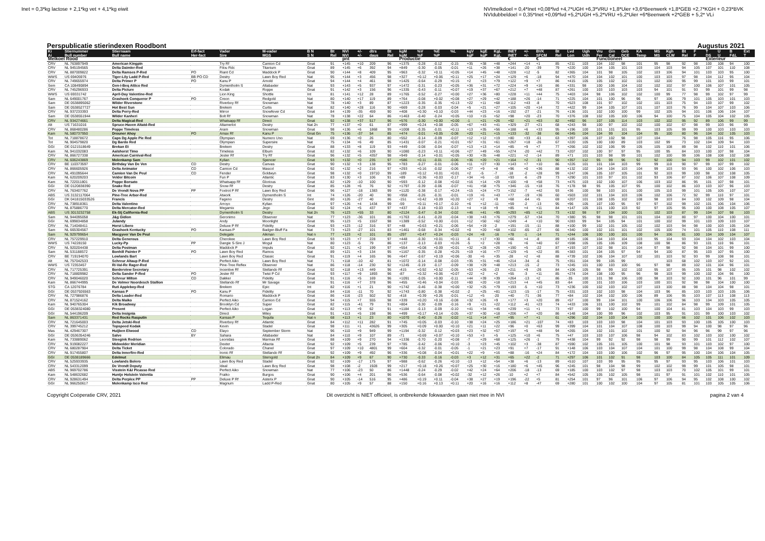Inet = 0,3*kg lactose + 2,1*kg vet + 4,1*kg eiwit
NVImelkdoel = 0,4*Inet +0,08*lvd +4,7*UGH +6,3*VRU +1,8*Uier +3,6*Beenwerk +1,8*GEB +2,7*KGH + 0,23*BVK
NVIdubbeldoel = 0,35*Inet +0,09*lvd +5,2*UGH +5,2*VRU +5,2*Uier +6*Beenwerk +2*GEB + 5,2* VLi
Perspublicatie stierindexen Roodbont
Augustus 2021
| Ki | Stiernummer | Stiernaam | Erf-fact | Vader | M-vader | B N | Bt | NVI | +/- | dtrs | Bt | kgM | %V | %E | %L | kgV | kgE | KgL | INET | +/- | BVK | Bt | Lvd | Ugh | Vru | Gin | Geb | KA | MS | Kgh | Bt | F | T | U | B | Ext |
| --- | --- | --- | --- | --- | --- | --- | --- | --- | --- | --- | --- | --- | --- | --- | --- | --- | --- | --- | --- | --- | --- | --- | --- | --- | --- | --- | --- | --- | --- | --- | --- | --- | --- | --- | --- | --- |
| Ai | Bull number | Bull name | Her-fact | Sire | MGS | S N | Rel | NVI | +/- | daus | Rel | kgM | %F | %P | | kgF | kgP | KgL | INET | +/- | SFCM | Rel | Lon | Udh | Fer | Cal | DCE | Temp | MS | CLW | Rel | F | DS | U | F&L | T |
| Melkoel Rood | | | | | | | | pnt | | | | Productie | | | | | | | € | | € | | | | Functioneel | | | | | | | | Exterieur | | | |
| CRV | NL 763897949 | American Kingpin | | Try Rf | Camion Cd | Gnat | 91 | +145 | +10 | 209 | 96 | +1375 | -0.28 | -0.12 | -0.15 | +35 | +38 | +48 | +244 | +14 | +1 | 85 | +211 | 103 | 104 | 102 | 98 | 101 | 95 | 98 | 92 | 98 | 100 | 108 | 94 | 100 |
| CRV | NL 945194565 | Delta Daimler-Red | | Filou Rdc | Titanium | Gnat | 89 | +145 | +6 | 392 | 94 | +849 | -0.30 | -0.05 | -0.01 | +11 | +26 | +38 | +141 | -20 | -39 | 79 | +220 | 100 | 104 | 105 | 101 | 103 | 104 | 103 | 94 | 105 | 107 | 101 | 110 | 108 |
| CRV | NL 887009822 | Delta Ramses P-Red | PO | Riant Cd | Maddock P | Gnat | 90 | +144 | +8 | 409 | 95 | +963 | -0.32 | +0.11 | +0.05 | +14 | +45 | +48 | +228 | +12 | -5 | 82 | +365 | 104 | 101 | 98 | 105 | 102 | 103 | 106 | 94 | 101 | 103 | 103 | 95 | 100 |
| WWS | US 69405976 | Tiger-Lily Ladd P-Red | BB PO CD | Destry | Lawn Boy Red | Nat | 95 | +144 | +3 | 456 | 98 | +327 | +0.12 | +0.06 | +0.11 | +25 | +17 | +24 | +129 | +6 | -18 | 94 | +470 | 104 | 104 | 102 | 101 | 100 | 103 | 103 | 97 | 98 | 104 | 112 | 95 | 104 |
| CRV | NL 749655974 | Delta Primer P | PO | Kanu P | Arnold | Gnat | 94 | +144 | +4 | 461 | 98 | +1425 | -0.64 | -0.29 | +0.15 | +2 | +23 | +79 | +122 | +9 | +7 | 86 | +415 | 105 | 105 | 102 | 102 | 101 | 102 | 100 | 95 | 99 | 101 | 103 | 99 | 101 |
| Sem | CA 108490894 | Gen-I-Beq Attico Red | | Dymentholm S | Altabaxter | Nat | 93 | +143 | +5 | 937 | 97 | +1472 | -0.31 | -0.23 | +0.05 | +36 | +31 | +72 | +224 | +9 | +16 | 86 | +331 | 98 | 100 | 106 | 104 | 102 | 102 | 102 | 97 | 100 | 106 | 107 | 101 | 105 |
| CRV | NL 745296933 | Delta Picture | | Kodak | Roppe | Gnat | 91 | +142 | +3 | 156 | 96 | +1335 | -0.43 | -0.11 | +0.07 | +19 | +37 | +67 | +212 | +7 | +48 | 87 | +261 | 100 | 103 | 103 | 103 | 103 | 94 | 101 | 91 | 93 | 99 | 101 | 99 | 98 |
| WWS | US 69331742 | April-Day Valentine-Red | | Lion King | Shottle | Int | 81 | +141 | +12 | 28 | 89 | +1765 | -0.52 | -0.27 | +0.00 | +27 | +36 | +80 | +228 | +11 | +44 | 75 | +403 | 104 | 98 | 106 | 102 | 102 | 100 | 99 | 77 | 98 | 99 | 102 | 97 | 99 |
| Sam | NL 649001767 | Grashoek Conqueror P | PO | Creon | Redgold | Nat | 80 | +140 | +17 | 119 | 89 | +764 | -0.08 | +0.02 | +0.08 | +27 | +29 | +42 | +188 | +26 | -14 | 71 | +225 | 104 | 101 | 100 | 96 | 96 | 97 | 106 | 79 | 101 | 105 | 103 | 101 | 103 |
| Sam | DE 0538895062 | Wilder Riverstone | | Riverboy Rf | Snowman | Nat | 78 | +140 | +3 | 89 | 87 | +1223 | -0.35 | -0.35 | +0.13 | +22 | +11 | +68 | +112 | +43 | -8 | 70 | +523 | 108 | 101 | 97 | 102 | 102 | 101 | 103 | 75 | 94 | 103 | 107 | 99 | 102 |
| Sam | DE 0538527727 | Hot Best Sun | | Brekem | Curtis | Nat | 82 | +140 | +28 | 116 | 90 | +669 | -0.28 | -0.03 | -0.04 | +5 | +21 | +27 | +105 | +20 | +14 | 72 | +422 | 99 | 104 | 105 | 107 | 101 | 107 | 103 | 76 | 99 | 104 | 107 | 103 | 106 |
| CRV | NL 937233393 | Delta Perry-Red | | Mirror | Snowfever Cd | Gnat | 84 | +139 | -35 | 459 | 90 | +408 | +0.30 | +0.10 | -0.03 | +44 | +23 | +16 | +192 | -27 | -21 | 76 | +136 | 101 | 102 | 100 | 100 | 99 | 102 | 105 | 94 | 101 | 106 | 106 | 104 | 107 |
| Sam | DE 0538551944 | Wilder Kanheri | | Bolt Rf | Snowman | Nat | 78 | +138 | +22 | 64 | 86 | +1463 | -0.40 | -0.24 | +0.05 | +10 | +15 | +52 | +98 | +20 | -23 | 70 | +376 | 108 | 102 | 105 | 100 | 106 | 94 | 100 | 75 | 104 | 105 | 104 | 102 | 105 |
| CRV | NL 934274661 | Delta Magical-Red | | Whatsapp Rf | Direct | Gnat | 92 | +138 | +37 | 517 | 96 | +576 | -0.30 | +0.00 | +0.00 | -1 | +21 | +26 | +92 | +21 | +63 | 82 | +492 | 96 | 107 | 105 | 114 | 103 | 102 | 102 | 95 | 92 | 89 | 106 | 99 | 99 |
| Alt | US 71631016 | Spruce-Haven Altatd-Red | | Altamerlot | Destry | Nat 2n | 77 | +137 | +0 | 61 | 87 | +999 | +0.24 | +0.08 | -0.05 | +67 | +43 | +41 | +329 | -27 | +21 | 68 | +243 | 98 | 100 | 97 | 102 | 102 | 100 | 102 | 67 | 98 | 99 | 103 | 96 | 99 |
| CRV | NL 868480286 | Poppe Timeless | | Aram | Snowman | Gnat | 98 | +136 | +6 | 1868 | 99 | +1008 | -0.35 | -0.01 | +0.11 | +13 | +35 | +56 | +188 | +6 | +33 | 95 | +196 | 100 | 101 | 101 | 101 | 95 | 103 | 105 | 99 | 99 | 100 | 103 | 103 | 103 |
| Kam | NL 580737950 | Drouner Ahoy | PO | Amax Rf | Kanu P | Gnat Gn | 75 | +136 | -37 | 54 | 85 | +474 | -0.01 | +0.05 | -0.08 | +20 | +21 | +15 | +133 | -32 | -38 | 66 | +345 | 104 | 104 | 99 | 104 | 104 | 95 | 100 | 80 | 96 | 104 | 102 | 105 | 103 |
| Tot | NL 718878672 | Caps Dg Apple Pie Red | | Olympian | Numero Uno | Nat | 69 | +136 | +0 | 26 | 80 | +552 | -0.14 | -0.09 | -0.07 | +12 | +12 | +19 | +80 | +33 | -61 | 63 | +397 | 106 | 107 | 102 | 98 | 107 | 104 | | 76 | 98 | 105 | 116 | 95 | 106 |
| Tot | NL 904579820 | Dg Bardo Red | | Olympian | Supersire | Nat | 75 | +134 | +6 | 49 | 85 | +1431 | -0.07 | -0.21 | +0.01 | +57 | +31 | +61 | +267 | +18 | -26 | 67 | +220 | 105 | 100 | 100 | 89 | 103 | 102 | 99 | 73 | 102 | 104 | 109 | 94 | 103 |
| GGI | DE 0121518649 | Brekan Et | | Brekem | Destry | Gnat | 88 | +133 | +8 | 119 | 93 | +449 | -0.08 | -0.04 | -0.07 | +13 | +13 | +14 | +85 | +9 | +7 | 77 | +266 | 102 | 102 | 106 | 99 | 105 | 105 | 108 | 89 | 98 | 102 | 110 | 101 | 106 |
| Kam | NL 941032083 | Aalshorst Timo | | Timeless | Elburn | Gnat | 82 | +132 | +6 | 109 | 90 | +1080 | -0.23 | +0.11 | +0.06 | +27 | +49 | +55 | +274 | -20 | +42 | 73 | +207 | 102 | 100 | 97 | 97 | 95 | 100 | 95 | 84 | 103 | 100 | 107 | 98 | 104 |
| CRV | NL 866727338 | American Carnival-Red | | Jester Rf | Try Rf | Gnat | 96 | +132 | +5 | 4357 | 98 | +949 | -0.14 | +0.01 | +0.05 | +30 | +35 | +48 | +221 | +2 | -14 | 89 | +71 | 101 | 103 | 98 | 99 | 101 | 102 | 100 | 99 | 106 | 108 | 108 | 102 | 108 |
| CRV | NL 606243869 | Molenkamp Sam | | Kylian | Spencer | Gnat | 93 | +132 | +0 | 235 | 97 | +586 | +0.11 | -0.01 | -0.06 | +36 | +20 | +21 | +164 | +2 | -31 | 90 | +357 | 112 | 95 | 99 | 96 | 92 | 92 | 100 | 94 | 103 | 99 | 102 | 101 | 102 |
| CRV | BE 110373597 | Birthday Van De Ven | CD | Destry | Canvas | Gnat | 90 | +132 | +3 | 138 | 95 | +783 | -0.27 | -0.01 | -0.06 | +11 | +27 | +30 | +143 | +7 | +10 | 86 | +226 | 101 | 101 | 104 | 103 | 99 | 99 | 110 | 90 | 97 | 99 | 107 | 99 | 102 |
| CRV | NL 866605926 | Delta Animator | CD | Camion Cd | Mascol | Gnat | 92 | +132 | +2 | 216 | 97 | +293 | +0.16 | -0.02 | -0.06 | +27 | +9 | +8 | +96 | +0 | +36 | 88 | +132 | 102 | 104 | 104 | 103 | 104 | 99 | 103 | 93 | 96 | 100 | 102 | 106 | 103 |
| CRV | NL 491095644 | Camion Van De Peul | CD | Fender | Goldwyn | Gnat | 98 | +132 | +0 | 19710 | 99 | -189 | +0.12 | +0.01 | +0.01 | +2 | -5 | -7 | -18 | -2 | +28 | 99 | +247 | 106 | 105 | 107 | 105 | 101 | 92 | 103 | 99 | 100 | 98 | 102 | 108 | 105 |
| Kam | NL 620209203 | Velder Bitcoin | | Fun P | Atlantic | Gnat | 83 | +130 | +3 | 106 | 91 | +89 | +0.36 | +0.03 | -0.17 | +34 | +6 | -10 | +93 | -6 | -29 | 73 | +290 | 101 | 103 | 97 | 101 | 102 | 93 | 106 | 87 | 102 | 106 | 107 | 108 | 109 |
| Kam | NL 722011801 | Poppe Borsato | | Whatsapp Rf | Glorious | Gnat | 82 | +129 | -10 | 100 | 90 | +593 | -0.12 | -0.08 | +0.02 | +16 | +14 | +29 | +100 | +8 | +58 | 73 | +475 | 103 | 102 | 100 | 107 | 106 | 103 | 102 | 86 | 95 | 101 | 107 | 98 | 101 |
| GGI | DE 0120838390 | Snake Red | | Snow Rf | Destry | Gnat | 85 | +128 | +6 | 76 | 92 | +1797 | -0.39 | -0.06 | -0.07 | +41 | +58 | +75 | +346 | -15 | +18 | 76 | +178 | 98 | 95 | 105 | 107 | 95 | 100 | 102 | 86 | 103 | 103 | 107 | 96 | 103 |
| CRV | NL 763407762 | De Vrendt Nova PP | PP | Foxtrot P Rf | Lawn Boy Red | Gnat | 96 | +127 | -18 | 1383 | 99 | +1120 | -0.38 | -0.17 | +0.24 | +15 | +24 | +73 | +152 | -7 | +42 | 93 | +36 | 100 | 98 | 103 | 101 | 100 | 105 | 110 | 99 | 101 | 105 | 105 | 107 | 107 |
| ABS | US 3132117064 | Pine-Tree Arbor-Red | | Atwork | Dymentholm S | Int | 74 | +126 | -20 | 40 | 90 | +958 | -0.26 | -0.31 | -0.01 | +19 | +6 | +43 | +77 | -19 | +36 | 60 | +503 | 102 | 101 | 104 | 103 | 106 | 102 | 106 | 72 | 92 | 99 | 110 | 97 | 101 |
| GGI | DK 041815033526 | Francis | | Fageno | Destry | Gint | 80 | +126 | -27 | 40 | 86 | -151 | +0.42 | +0.09 | +0.20 | +27 | +2 | +9 | +68 | -64 | +5 | 69 | +207 | 101 | 108 | 105 | 102 | 108 | 98 | 103 | 84 | 100 | 102 | 109 | 98 | 104 |
| CRV | NL 738918361 | Delta Valentino | | Arroyo | Kylian | Gnat | 97 | +126 | +4 | 1434 | 99 | -59 | +0.11 | +0.17 | -0.10 | +6 | +12 | -11 | +59 | -2 | -13 | 95 | +96 | 105 | 107 | 100 | 95 | 97 | 97 | 102 | 99 | 102 | 101 | 106 | 104 | 106 |
| CRV | NL 875886770 | Delta Mercator-Red | | Megamix | Jego | Gnat | 92 | +124 | +5 | 437 | 97 | +437 | -0.18 | +0.03 | -0.13 | +4 | +18 | +9 | +85 | +4 | +11 | 84 | +147 | 105 | 101 | 100 | 103 | 92 | 97 | 105 | 95 | 100 | 100 | 108 | 105 | 107 |
| ABS | US 3013232758 | Ek-Stj California-Red | | Dymentholm S | Destry | Nat 2n | 76 | +123 | +55 | 33 | 80 | +2124 | -0.47 | -0.34 | -0.02 | +46 | +41 | +95 | +293 | +85 | +12 | 73 | +132 | 98 | 97 | 104 | 100 | 101 | 102 | 103 | 87 | 99 | 104 | 107 | 98 | 103 |
| Sam | NL 944095058 | J&g Gidion | | Geronimo | Observer | Nat | 77 | +123 | -36 | 101 | 86 | +1763 | -0.41 | -0.20 | -0.04 | +38 | +43 | +76 | +279 | -57 | +34 | 70 | +380 | 95 | 98 | 98 | 101 | 101 | 104 | 102 | 80 | 97 | 100 | 104 | 100 | 101 |
| GGI | NL 699834858 | Julandy | | Andy | Moonlight | Gnat | 95 | +123 | +5 | 1557 | 98 | +1389 | -0.52 | +0.00 | -0.01 | +12 | +50 | +62 | +249 | -4 | +10 | 90 | +283 | 99 | 94 | 105 | 94 | 101 | 100 | 102 | 99 | 101 | 103 | 109 | 103 | 107 |
| CRV | NL 714048411 | Horst Libero | | Deluxe P Rf | Fidelity | Gnat | 93 | +123 | -12 | 316 | 97 | +48 | +0.63 | +0.21 | -0.06 | +54 | +19 | -2 | +191 | -15 | -11 | 88 | +100 | 99 | 102 | 101 | 105 | 102 | 102 | 103 | 94 | 98 | 100 | 103 | 105 | 104 |
| Sam | NL 665304567 | Grashoek Kentucky | PO | Kansas P | Badger-Bluff Fa | Nat | 73 | +123 | -27 | 101 | 83 | +1461 | -0.68 | -0.34 | +0.02 | +0 | +20 | +68 | +102 | -65 | -27 | 66 | +340 | 100 | 102 | 101 | 101 | 102 | 105 | 100 | 74 | 101 | 105 | 110 | 108 | 111 |
| Sam | NL 929799654 | Macgyver Van De Peul | | Delegate | Aikman | Nat n | 77 | +123 | +2 | 101 | 85 | -297 | +0.47 | +0.24 | -0.03 | +24 | +8 | -16 | +78 | -1 | -14 | 71 | +244 | 106 | 100 | 100 | 101 | 100 | 94 | 106 | 81 | 100 | 104 | 109 | 104 | 107 |
| CRV | NL 757229910 | Delta Generous | | Cherokee | Lawn Boy Red | Gnat | 93 | +123 | +7 | 228 | 97 | +448 | -0.30 | +0.01 | +0.11 | -6 | +17 | +30 | +66 | +4 | -8 | 89 | +185 | 106 | 104 | 103 | 104 | 103 | 95 | 104 | 93 | 104 | 104 | 102 | 103 | 104 |
| WWS | US 74228150 | Lucky-Pp | PP | Dangie S-Sire J | Mogul | Nat | 80 | +123 | -5 | 79 | 86 | +137 | -0.13 | -0.03 | +0.26 | -5 | +2 | +28 | +6 | +6 | +40 | 67 | +598 | 105 | 105 | 106 | 109 | 108 | 100 | 98 | 86 | 93 | 101 | 110 | 96 | 101 |
| CRV | NL 920204438 | Delta Postman | | Maddock P | Impuls | Gnat | 92 | +121 | +2 | 199 | 97 | +554 | +0.08 | +0.09 | +0.01 | +32 | +28 | +26 | +190 | +5 | -22 | 87 | +193 | 107 | 102 | 98 | 101 | 104 | 97 | 98 | 92 | 98 | 104 | 101 | 99 | 100 |
| Sam | NL 531188572 | Bonhill Painter P | PO | Lawn Boy Red | Ramos | Nat | 89 | +121 | +3 | 134 | 95 | +1167 | -0.35 | -0.28 | +0.25 | +19 | +16 | +77 | +129 | +5 | +22 | 85 | +383 | 101 | 104 | 105 | 97 | 94 | 94 | 100 | 87 | 95 | 103 | 107 | 95 | 100 |
| CRV | BE 719194070 | Lowlands Bart | | Lawn Boy Red | Classic | Gnat | 91 | +119 | +4 | 165 | 96 | +647 | -0.67 | +0.19 | +0.06 | -30 | +6 | +35 | -28 | +2 | +8 | 88 | +739 | 102 | 106 | 104 | 107 | 102 | 101 | 103 | 92 | 93 | 99 | 108 | 98 | 101 |
| Alt | NL 757042533 | Schreur Altaup P-Red | | Perfect Aiko | Lawn Boy Red | Nat | 71 | +118 | -10 | 42 | 81 | +1072 | -0.14 | -0.08 | -0.03 | +35 | +31 | +46 | +214 | -34 | -6 | 75 | +351 | 104 | 99 | 105 | 99 | | | 103 | 68 | 102 | 103 | 107 | 92 | 101 |
| WWS | US 72353457 | Ri-Val-Re Rager-Red | | Pine-Tree Reflex | Observer | Nat | 86 | +118 | -14 | 230 | 92 | +1245 | -0.19 | -0.17 | -0.09 | +38 | +29 | +48 | +213 | -15 | -2 | 73 | +245 | 101 | 100 | 103 | 100 | 96 | 97 | 98 | 89 | 102 | 101 | 104 | 96 | 101 |
| CRV | NL 717725391 | Borderview Secretary | | Incentive Rf | Stellando Rf | Gnat | 92 | +118 | +13 | 449 | 96 | -415 | +0.92 | +0.52 | -0.05 | +53 | +26 | -23 | +211 | +9 | -26 | 84 | +106 | 105 | 98 | 99 | 102 | 102 | 95 | 107 | 95 | 105 | 101 | 98 | 102 | 102 |
| CRV | NL 718809982 | Delta Sander P-Red | PO | Jester Rf | Twist P Cd | Gnat | 93 | +117 | +9 | 1893 | 96 | -87 | +0.32 | +0.06 | +0.07 | +22 | +2 | +2 | +55 | -3 | +11 | 85 | +274 | 104 | 108 | 100 | 95 | 96 | 98 | 103 | 99 | 100 | 102 | 104 | 96 | 100 |
| CRV | NL 949046020 | Schreur Milton | CD | Dakker | Fidelity | Gnat | 91 | +116 | +5 | 169 | 96 | +1091 | -0.05 | +0.00 | -0.11 | +44 | +39 | +39 | +264 | -13 | +2 | 86 | -35 | 100 | 101 | 98 | 106 | 100 | 98 | 103 | 92 | 100 | 101 | 96 | 101 | 99 |
| Kam | NL 866744995 | De Volmer Noordesch Stallion | | Stellando Rf | Mr Savage | Gnat | 91 | +116 | +7 | 378 | 96 | +455 | +0.46 | +0.04 | -0.03 | +60 | +20 | +18 | +213 | +4 | +45 | 83 | -64 | 100 | 101 | 103 | 106 | 103 | 100 | 101 | 92 | 98 | 98 | 104 | 100 | 100 |
| STG | CA 12076784 | Ruti Appleboy-Red | | Brekem | Epic | Int | 82 | +116 | +1 | 21 | 90 | +1742 | -0.46 | -0.38 | +0.00 | +32 | +25 | +79 | +193 | -5 | +10 | 73 | +236 | 100 | 102 | 103 | 102 | 107 | 103 | 100 | 88 | 98 | 104 | 104 | 98 | 101 |
| GGI | DE 0537926563 | Kansas P | PO | Kanu P | Fidelity | Gnat | 84 | +116 | -11 | 70 | 92 | +1743 | -0.80 | -0.38 | +0.02 | -2 | +25 | +81 | +123 | -15 | -17 | 75 | +331 | 103 | 102 | 103 | 98 | 104 | 103 | 96 | 85 | 103 | 103 | 103 | 105 | 106 |
| CRV | NL 727986876 | Delta Loader-Red | | Romario | Maddock P | Gnat | 86 | +116 | -23 | 502 | 92 | -418 | +0.39 | +0.26 | -0.01 | +12 | +5 | -20 | +40 | -71 | -36 | 77 | +84 | 102 | 104 | 102 | 100 | 106 | 89 | 106 | 95 | 103 | 107 | 113 | 108 | 113 |
| CRV | NL 871524162 | Delta Maiko | | Perfect Aiko | Camion Cd | Gnat | 94 | +115 | +7 | 555 | 98 | +339 | +0.20 | +0.16 | -0.08 | +32 | +26 | +9 | +177 | +3 | +20 | 89 | +57 | 100 | 99 | 104 | 101 | 100 | 106 | 106 | 96 | 103 | 104 | 103 | 105 | 105 |
| Kam | NL 940765304 | Kik Broadway | | Brooklyn Cd | Super | Gnat | 82 | +115 | -41 | 79 | 91 | +804 | -0.30 | -0.09 | -0.16 | +9 | +21 | +22 | +112 | -41 | +23 | 74 | +433 | 106 | 101 | 100 | 102 | 99 | 101 | 102 | 84 | 98 | 99 | 109 | 101 | 105 |
| GGI | DE 0538324080 | Present | | Perfect Aiko | Logan | Gnat | 82 | +113 | +9 | 62 | 91 | +1184 | -0.13 | -0.09 | -0.10 | +41 | +34 | +45 | +239 | +11 | +1 | 73 | +97 | 100 | 99 | 102 | 100 | 94 | 100 | 104 | 81 | 103 | 104 | 103 | 99 | 103 |
| GGI | NL 544196209 | Delta Insignia | | Direct | Mitey | Gnat | 91 | +113 | +5 | 198 | 96 | +499 | +0.17 | +0.14 | -0.05 | +37 | +30 | +18 | +206 | +7 | +20 | 86 | +148 | 104 | 100 | 99 | 96 | 102 | 103 | 95 | 91 | 101 | 99 | 100 | 103 | 102 |
| Sam | NL 863371431 | Red Rocks Rasputin | | Kansas P | Tequila | Nat n | 68 | +113 | +1 | 23 | 80 | +1070 | -0.40 | -0.26 | -0.02 | +11 | +14 | +47 | +95 | +7 | +1 | 61 | +296 | 102 | 104 | 103 | 104 | 105 | 100 | 100 | 66 | 102 | 101 | 106 | 102 | 103 |
| CRV | NL 721645003 | Delta Jetski-Red | | Riverboy Rf | Atlantic | Gnat | 84 | +112 | +11 | 282 | 91 | +745 | +0.05 | -0.03 | -0.10 | +38 | +24 | +25 | +186 | +21 | -107 | 74 | +83 | 103 | 103 | 103 | 98 | 104 | 101 | 103 | 93 | 100 | 105 | 105 | 100 | 103 |
| CRV | NL 399745212 | Topspeed Kodak | | Kevin | Stadel | Gnat | 98 | +111 | +1 | 43626 | 99 | +305 | +0.09 | +0.00 | +0.10 | +21 | +11 | +22 | +96 | +0 | +63 | 99 | +399 | 104 | 101 | 104 | 107 | 108 | 100 | 103 | 99 | 94 | 100 | 98 | 97 | 96 |
| Mas | NL 429467307 | Huijben Elwood | CD | Elayo | September Storm | Nat | 96 | +110 | +9 | 949 | 99 | +1194 | -0.32 | -0.12 | +0.03 | +23 | +32 | +57 | +197 | +5 | +48 | 94 | +265 | 104 | 102 | 101 | 102 | 101 | 100 | 92 | 94 | 96 | 96 | 99 | 97 | 96 |
| GGI | DE 0536354246 | Salve | BY | Sahara | Altabaxter | Nat | 84 | +110 | +9 | 107 | 89 | -71 | +0.69 | +0.07 | +0.10 | +53 | +3 | +5 | +125 | +10 | +6 | 75 | +47 | 103 | 103 | 107 | 106 | 98 | 94 | 102 | 83 | 102 | 103 | 102 | 100 | 102 |
| Kam | NL 733889062 | Steegink Redrion | | Leonidas | Marmax Rf | Gnat | 88 | +109 | +9 | 270 | 94 | +1336 | -0.70 | -0.20 | +0.08 | -7 | +29 | +68 | +125 | +26 | -1 | 79 | +438 | 104 | 99 | 92 | 92 | 98 | 98 | 99 | 90 | 99 | 101 | 112 | 102 | 107 |
| CRV | NL 919082227 | Midwolder Meridian | | Dexter | Altaota | Gnat | 92 | +109 | +5 | 239 | 97 | +785 | -0.42 | -0.06 | +0.10 | -3 | +23 | +45 | +102 | +3 | -38 | 87 | +590 | 102 | 105 | 101 | 105 | 100 | 101 | 98 | 93 | 101 | 103 | 102 | 97 | 100 |
| CRV | NL 680287904 | Delta Ticket | | Colorado | Chanel | Gnat | 97 | +109 | +10 | 4801 | 99 | +604 | -0.32 | -0.01 | -0.05 | -1 | +21 | +23 | +91 | +7 | -17 | 91 | +148 | 106 | 103 | 104 | 107 | 104 | 101 | 100 | 99 | 98 | 104 | 108 | 99 | 104 |
| CRV | NL 917455807 | Delta Innerfire-Red | | Ironic Rf | Stellando Rf | Gnat | 92 | +109 | +9 | 492 | 96 | +336 | +0.08 | -0.04 | +0.01 | +22 | +9 | +16 | +88 | -16 | +24 | 84 | +172 | 104 | 103 | 100 | 106 | 102 | 96 | 97 | 95 | 100 | 104 | 106 | 104 | 105 |
| GGI | DE 0538189666 | Edelmut | | Elimau | Sterngold | Gnat 2n | 84 | +109 | +9 | 67 | 90 | +730 | -0.33 | -0.16 | -0.03 | +3 | +12 | +31 | +65 | +22 | -2 | 71 | +297 | 106 | 101 | 102 | 91 | 98 | 103 | 100 | 84 | 105 | 105 | 111 | 101 | 109 |
| CRV | NL 525933935 | Lowlands Bolero | | Lawn Boy Red | Stadel | Gnat | 92 | +109 | -17 | 175 | 97 | +988 | -0.62 | -0.26 | +0.10 | -13 | +12 | +54 | +38 | +6 | -13 | 89 | +510 | 107 | 103 | 99 | 95 | 95 | 95 | 97 | 93 | 95 | 103 | 106 | 101 | 103 |
| CRV | NL 543312099 | De Vrendt Deputy | | Ideal | Lawn Boy Red | Gnat | 98 | +108 | -2 | 1928 | 99 | +217 | +0.18 | +0.26 | +0.07 | +25 | +30 | +16 | +180 | +6 | +45 | 96 | +245 | 101 | 98 | 104 | 98 | 99 | 102 | 102 | 99 | 99 | 101 | 105 | 98 | 101 |
| ABS | NL 969702786 | Visstein K&I Picasso Red | | Perfect Aiko | Snowman | Nat | 77 | +106 | -23 | 50 | 86 | +1448 | -0.24 | -0.29 | -0.02 | +42 | +24 | +64 | +206 | -18 | -13 | 69 | +185 | 100 | 103 | 102 | 97 | 98 | 103 | 103 | 70 | 102 | 105 | 101 | 99 | 101 |
| Kam | NL 548632682 | Huntje Holstein Valentia | | Fraiko | Burgos | Gnat | 90 | +106 | +4 | 201 | 96 | +536 | -0.64 | -0.08 | +0.02 | -32 | +12 | +26 | -10 | +2 | +7 | 84 | +542 | 105 | 105 | 102 | 105 | 98 | 101 | 97 | 91 | 101 | 102 | 110 | 101 | 105 |
| CRV | NL 928631494 | Delta Perplex PP | PP | Deluxe P Rf | Asterix P | Gnat | 90 | +105 | -14 | 516 | 95 | +486 | +0.19 | +0.11 | -0.04 | +38 | +27 | +19 | +196 | -22 | +5 | 81 | +254 | 101 | 97 | 96 | 101 | 106 | 97 | 106 | 94 | 95 | 102 | 108 | 100 | 102 |
| GGI | NL 966250617 | Molenkamp Isco Red | | Magnum | Ladd P-Red | Gnat | 80 | +105 | +9 | 57 | 88 | +150 | +0.16 | +0.13 | +0.11 | +20 | +16 | +16 | +112 | +8 | -47 | 69 | +280 | 101 | 100 | 102 | 100 | 104 | 97 | 105 | 81 | 101 | 103 | 105 | 105 | 106 |
Copyright Coöperatie CRV, 2021 Dit overzicht is NIET officieel, is ontbrekende fokwaarden gaan niet mee in NVI
pagina 2 van 4